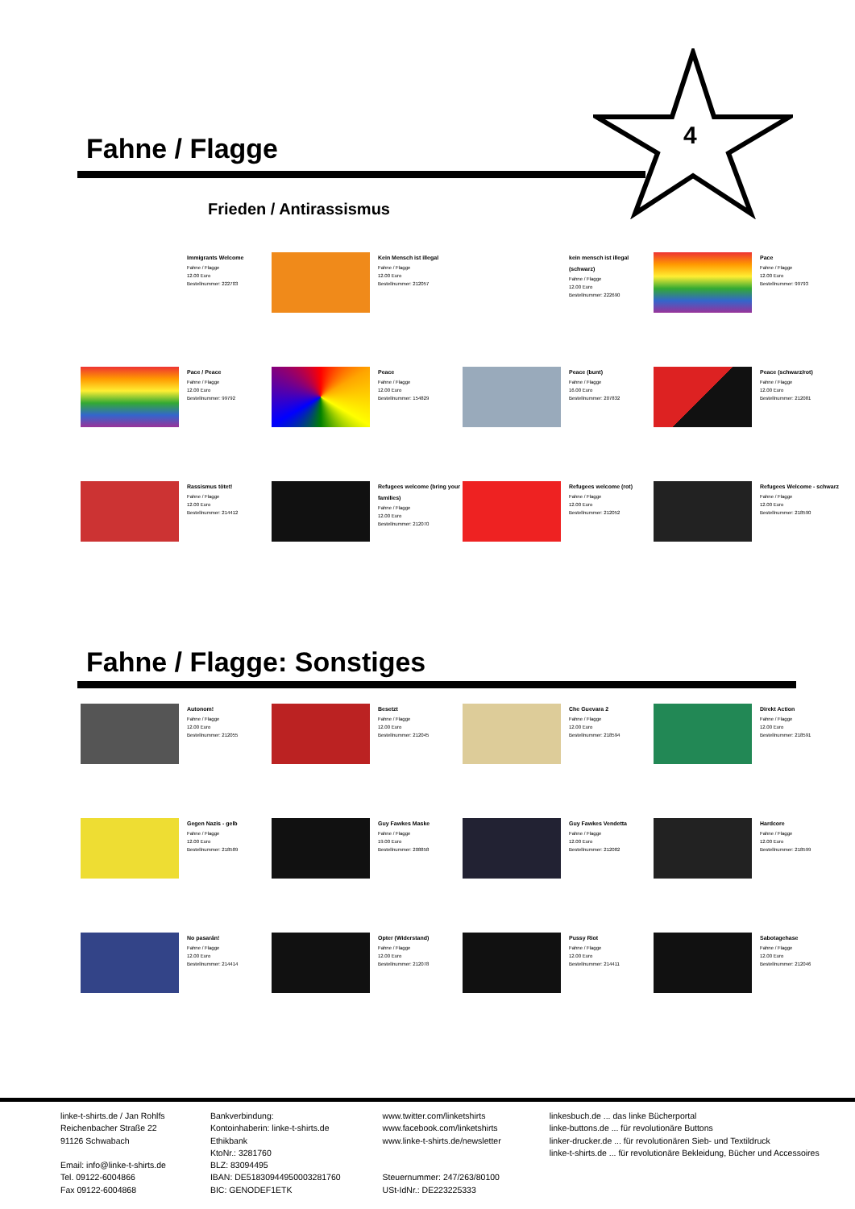Fahne / Flagge
4
Frieden / Antirassismus
Immigrants Welcome
Fahne / Flagge
12.00 Euro
Bestellnummer: 222703
Kein Mensch ist illegal
Fahne / Flagge
12.00 Euro
Bestellnummer: 212057
kein mensch ist illegal (schwarz)
Fahne / Flagge
12.00 Euro
Bestellnummer: 222690
Pace
Fahne / Flagge
12.00 Euro
Bestellnummer: 99793
Pace / Peace
Fahne / Flagge
12.00 Euro
Bestellnummer: 99792
Peace
Fahne / Flagge
12.00 Euro
Bestellnummer: 154829
Peace (bunt)
Fahne / Flagge
16.00 Euro
Bestellnummer: 207832
Peace (schwarz/rot)
Fahne / Flagge
12.00 Euro
Bestellnummer: 212081
Rassismus tötet!
Fahne / Flagge
12.00 Euro
Bestellnummer: 214412
Refugees welcome (bring your families)
Fahne / Flagge
12.00 Euro
Bestellnummer: 212070
Refugees welcome (rot)
Fahne / Flagge
12.00 Euro
Bestellnummer: 212052
Refugees Welcome - schwarz
Fahne / Flagge
12.00 Euro
Bestellnummer: 218590
Fahne / Flagge: Sonstiges
Autonom!
Fahne / Flagge
12.00 Euro
Bestellnummer: 212055
Besetzt
Fahne / Flagge
12.00 Euro
Bestellnummer: 212045
Che Guevara 2
Fahne / Flagge
12.00 Euro
Bestellnummer: 218594
Direkt Action
Fahne / Flagge
12.00 Euro
Bestellnummer: 218591
Gegen Nazis - gelb
Fahne / Flagge
12.00 Euro
Bestellnummer: 218589
Guy Fawkes Maske
Fahne / Flagge
19.00 Euro
Bestellnummer: 208858
Guy Fawkes Vendetta
Fahne / Flagge
12.00 Euro
Bestellnummer: 212082
Hardcore
Fahne / Flagge
12.00 Euro
Bestellnummer: 218599
No pasarán!
Fahne / Flagge
12.00 Euro
Bestellnummer: 214414
Opter (Widerstand)
Fahne / Flagge
12.00 Euro
Bestellnummer: 212078
Pussy Riot
Fahne / Flagge
12.00 Euro
Bestellnummer: 214411
Sabotagehase
Fahne / Flagge
12.00 Euro
Bestellnummer: 212046
linke-t-shirts.de / Jan Rohlfs
Reichenbacher Straße 22
91126 Schwabach
Email: info@linke-t-shirts.de
Tel. 09122-6004866
Fax 09122-6004868
Bankverbindung:
Kontoinhaberin: linke-t-shirts.de
Ethikbank
KtoNr.: 3281760
BLZ: 83094495
IBAN: DE51830944950003281760
BIC: GENODEF1ETK
www.twitter.com/linketshirts
www.facebook.com/linketshirts
www.linke-t-shirts.de/newsletter
Steuernummer: 247/263/80100
USt-IdNr.: DE223225333
linkesbuch.de ... das linke Bücherportal
linke-buttons.de ... für revolutionäre Buttons
linker-drucker.de ... für revolutionären Sieb- und Textildruck
linke-t-shirts.de ... für revolutionäre Bekleidung, Bücher und Accessoires